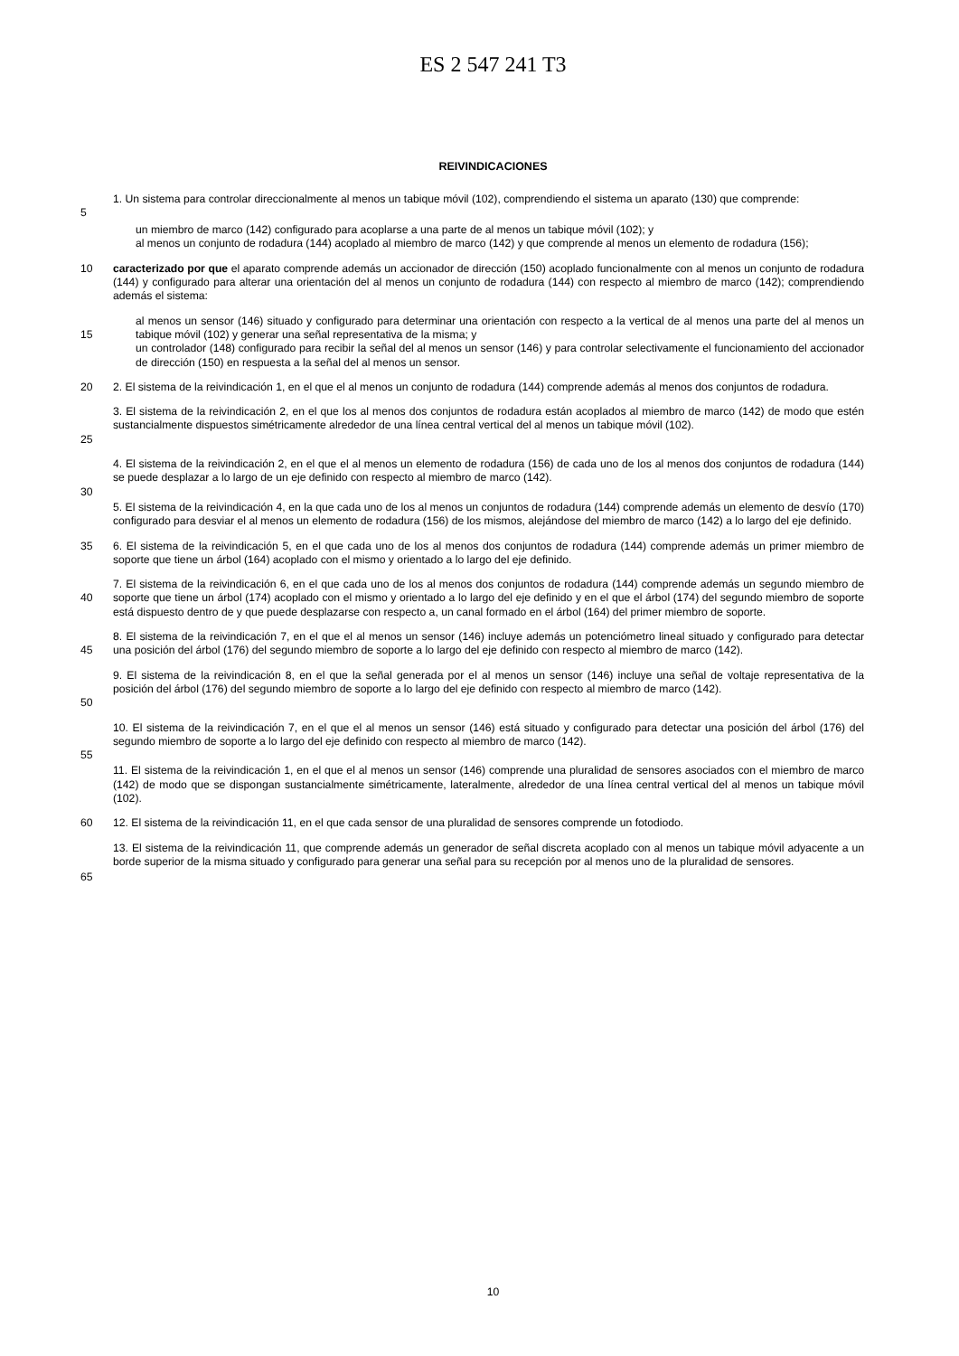ES 2 547 241 T3
REIVINDICACIONES
1. Un sistema para controlar direccionalmente al menos un tabique móvil (102), comprendiendo el sistema un aparato (130) que comprende:
5
un miembro de marco (142) configurado para acoplarse a una parte de al menos un tabique móvil (102); y
al menos un conjunto de rodadura (144) acoplado al miembro de marco (142) y que comprende al menos un elemento de rodadura (156);
10 caracterizado por que el aparato comprende además un accionador de dirección (150) acoplado funcionalmente con al menos un conjunto de rodadura (144) y configurado para alterar una orientación del al menos un conjunto de rodadura (144) con respecto al miembro de marco (142); comprendiendo además el sistema:
15 al menos un sensor (146) situado y configurado para determinar una orientación con respecto a la vertical de al menos una parte del al menos un tabique móvil (102) y generar una señal representativa de la misma; y
un controlador (148) configurado para recibir la señal del al menos un sensor (146) y para controlar selectivamente el funcionamiento del accionador de dirección (150) en respuesta a la señal del al menos un sensor.
20 2. El sistema de la reivindicación 1, en el que el al menos un conjunto de rodadura (144) comprende además al menos dos conjuntos de rodadura.
25 3. El sistema de la reivindicación 2, en el que los al menos dos conjuntos de rodadura están acoplados al miembro de marco (142) de modo que estén sustancialmente dispuestos simétricamente alrededor de una línea central vertical del al menos un tabique móvil (102).
4. El sistema de la reivindicación 2, en el que el al menos un elemento de rodadura (156) de cada uno de los al menos dos conjuntos de rodadura (144) se puede desplazar a lo largo de un eje definido con respecto al miembro de marco (142).
30
5. El sistema de la reivindicación 4, en la que cada uno de los al menos un conjuntos de rodadura (144) comprende además un elemento de desvío (170) configurado para desviar el al menos un elemento de rodadura (156) de los mismos, alejándose del miembro de marco (142) a lo largo del eje definido.
35 6. El sistema de la reivindicación 5, en el que cada uno de los al menos dos conjuntos de rodadura (144) comprende además un primer miembro de soporte que tiene un árbol (164) acoplado con el mismo y orientado a lo largo del eje definido.
40 7. El sistema de la reivindicación 6, en el que cada uno de los al menos dos conjuntos de rodadura (144) comprende además un segundo miembro de soporte que tiene un árbol (174) acoplado con el mismo y orientado a lo largo del eje definido y en el que el árbol (174) del segundo miembro de soporte está dispuesto dentro de y que puede desplazarse con respecto a, un canal formado en el árbol (164) del primer miembro de soporte.
45 8. El sistema de la reivindicación 7, en el que el al menos un sensor (146) incluye además un potenciómetro lineal situado y configurado para detectar una posición del árbol (176) del segundo miembro de soporte a lo largo del eje definido con respecto al miembro de marco (142).
50 9. El sistema de la reivindicación 8, en el que la señal generada por el al menos un sensor (146) incluye una señal de voltaje representativa de la posición del árbol (176) del segundo miembro de soporte a lo largo del eje definido con respecto al miembro de marco (142).
10. El sistema de la reivindicación 7, en el que el al menos un sensor (146) está situado y configurado para detectar una posición del árbol (176) del segundo miembro de soporte a lo largo del eje definido con respecto al miembro de marco (142).
55
11. El sistema de la reivindicación 1, en el que el al menos un sensor (146) comprende una pluralidad de sensores asociados con el miembro de marco (142) de modo que se dispongan sustancialmente simétricamente, lateralmente, alrededor de una línea central vertical del al menos un tabique móvil (102).
60 12. El sistema de la reivindicación 11, en el que cada sensor de una pluralidad de sensores comprende un fotodiodo.
13. El sistema de la reivindicación 11, que comprende además un generador de señal discreta acoplado con al menos un tabique móvil adyacente a un borde superior de la misma situado y configurado para generar una señal para su recepción por al menos uno de la pluralidad de sensores.
65
10